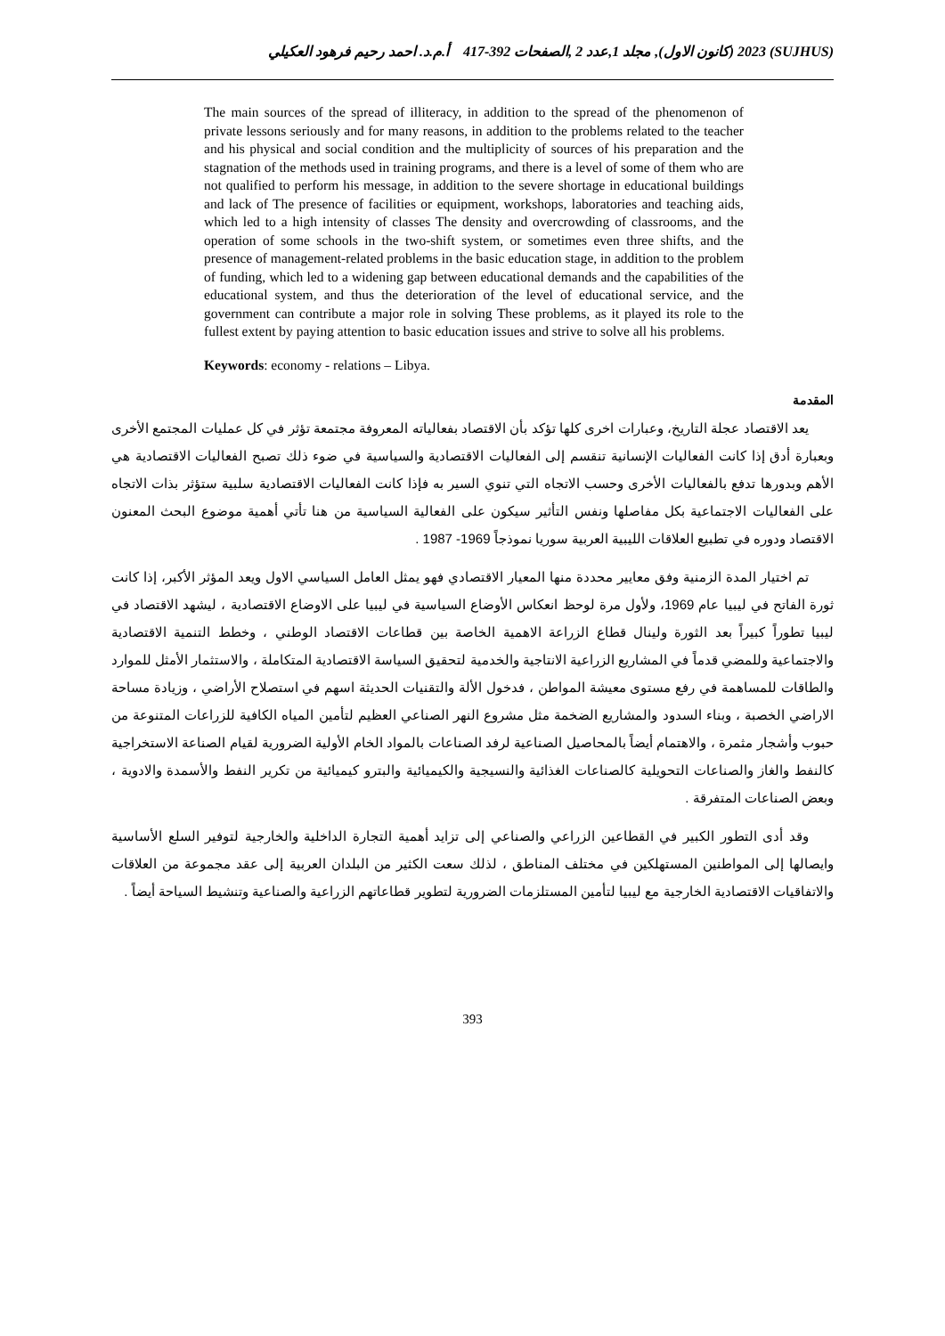(SUJHUS) 2023 (كانون الاول), مجلد 1,عدد 2 ,الصفحات 392-417 أ.م.د. احمد رحيم فرهود العكيلي
The main sources of the spread of illiteracy, in addition to the spread of the phenomenon of private lessons seriously and for many reasons, in addition to the problems related to the teacher and his physical and social condition and the multiplicity of sources of his preparation and the stagnation of the methods used in training programs, and there is a level of some of them who are not qualified to perform his message, in addition to the severe shortage in educational buildings and lack of The presence of facilities or equipment, workshops, laboratories and teaching aids, which led to a high intensity of classes The density and overcrowding of classrooms, and the operation of some schools in the two-shift system, or sometimes even three shifts, and the presence of management-related problems in the basic education stage, in addition to the problem of funding, which led to a widening gap between educational demands and the capabilities of the educational system, and thus the deterioration of the level of educational service, and the government can contribute a major role in solving These problems, as it played its role to the fullest extent by paying attention to basic education issues and strive to solve all his problems.
Keywords: economy - relations – Libya.
المقدمة
يعد الاقتصاد عجلة التاريخ، وعبارات اخرى كلها تؤكد بأن الاقتصاد بفعالياته المعروفة مجتمعة تؤثر في كل عمليات المجتمع الأخرى وبعبارة أدق إذا كانت الفعاليات الإنسانية تنقسم إلى الفعاليات الاقتصادية والسياسية في ضوء ذلك تصبح الفعاليات الاقتصادية هي الأهم وبدورها تدفع بالفعاليات الأخرى وحسب الاتجاه التي تنوي السير به فإذا كانت الفعاليات الاقتصادية سلبية ستؤثر بذات الاتجاه على الفعاليات الاجتماعية بكل مفاصلها ونفس التأثير سيكون على الفعالية السياسية من هنا تأتي أهمية موضوع البحث المعنون الاقتصاد ودوره في تطبيع العلاقات الليبية العربية سوريا نموذجاً 1969- 1987 .
تم اختيار المدة الزمنية وفق معايير محددة منها المعيار الاقتصادي فهو يمثل العامل السياسي الاول ويعد المؤثر الأكبر، إذا كانت ثورة الفاتح في ليبيا عام 1969، ولأول مرة لوحظ انعكاس الأوضاع السياسية في ليبيا على الاوضاع الاقتصادية ، ليشهد الاقتصاد في ليبيا تطوراً كبيراً بعد الثورة ولينال قطاع الزراعة الاهمية الخاصة بين قطاعات الاقتصاد الوطني ، وخطط التنمية الاقتصادية والاجتماعية وللمضي قدماً في المشاريع الزراعية الانتاجية والخدمية لتحقيق السياسة الاقتصادية المتكاملة ، والاستثمار الأمثل للموارد والطاقات للمساهمة في رفع مستوى معيشة المواطن ، فدخول الألة والتقنيات الحديثة اسهم في استصلاح الأراضي ، وزيادة مساحة الاراضي الخصبة ، وبناء السدود والمشاريع الضخمة مثل مشروع النهر الصناعي العظيم لتأمين المياه الكافية للزراعات المتنوعة من حبوب وأشجار مثمرة ، والاهتمام أيضاً بالمحاصيل الصناعية لرفد الصناعات بالمواد الخام الأولية الضرورية لقيام الصناعة الاستخراجية كالنفط والغاز والصناعات التحويلية كالصناعات الغذائية والنسيجية والكيميائية والبترو كيميائية من تكرير النفط والأسمدة والادوية ، وبعض الصناعات المتفرقة .
وقد أدى التطور الكبير في القطاعين الزراعي والصناعي إلى تزايد أهمية التجارة الداخلية والخارجية لتوفير السلع الأساسية وايصالها إلى المواطنين المستهلكين في مختلف المناطق ، لذلك سعت الكثير من البلدان العربية إلى عقد مجموعة من العلاقات والاتفاقيات الاقتصادية الخارجية مع ليبيا لتأمين المستلزمات الضرورية لتطوير قطاعاتهم الزراعية والصناعية وتنشيط السياحة أيضاً .
393